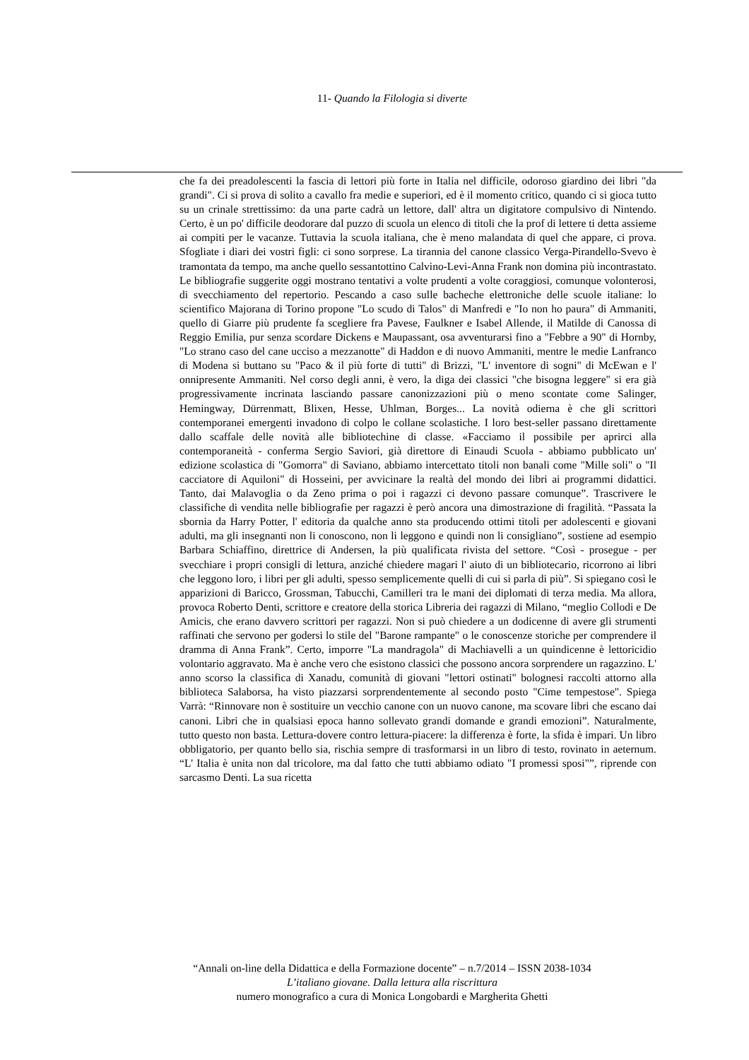11- Quando la Filologia si diverte
che fa dei preadolescenti la fascia di lettori più forte in Italia nel difficile, odoroso giardino dei libri "da grandi". Ci si prova di solito a cavallo fra medie e superiori, ed è il momento critico, quando ci si gioca tutto su un crinale strettissimo: da una parte cadrà un lettore, dall' altra un digitatore compulsivo di Nintendo. Certo, è un po' difficile deodorare dal puzzo di scuola un elenco di titoli che la prof di lettere ti detta assieme ai compiti per le vacanze. Tuttavia la scuola italiana, che è meno malandata di quel che appare, ci prova. Sfogliate i diari dei vostri figli: ci sono sorprese. La tirannia del canone classico Verga-Pirandello-Svevo è tramontata da tempo, ma anche quello sessantottino Calvino-Levi-Anna Frank non domina più incontrastato. Le bibliografie suggerite oggi mostrano tentativi a volte prudenti a volte coraggiosi, comunque volonterosi, di svecchiamento del repertorio. Pescando a caso sulle bacheche elettroniche delle scuole italiane: lo scientifico Majorana di Torino propone "Lo scudo di Talos" di Manfredi e "Io non ho paura" di Ammaniti, quello di Giarre più prudente fa scegliere fra Pavese, Faulkner e Isabel Allende, il Matilde di Canossa di Reggio Emilia, pur senza scordare Dickens e Maupassant, osa avventurarsi fino a "Febbre a 90" di Hornby, "Lo strano caso del cane ucciso a mezzanotte" di Haddon e di nuovo Ammaniti, mentre le medie Lanfranco di Modena si buttano su "Paco & il più forte di tutti" di Brizzi, "L' inventore di sogni" di McEwan e l' onnipresente Ammaniti. Nel corso degli anni, è vero, la diga dei classici "che bisogna leggere" si era già progressivamente incrinata lasciando passare canonizzazioni più o meno scontate come Salinger, Hemingway, Dürrenmatt, Blixen, Hesse, Uhlman, Borges... La novità odierna è che gli scrittori contemporanei emergenti invadono di colpo le collane scolastiche. I loro best-seller passano direttamente dallo scaffale delle novità alle bibliotechine di classe. «Facciamo il possibile per aprirci alla contemporaneità - conferma Sergio Saviori, già direttore di Einaudi Scuola - abbiamo pubblicato un' edizione scolastica di "Gomorra" di Saviano, abbiamo intercettato titoli non banali come "Mille soli" o "Il cacciatore di Aquiloni" di Hosseini, per avvicinare la realtà del mondo dei libri ai programmi didattici. Tanto, dai Malavoglia o da Zeno prima o poi i ragazzi ci devono passare comunque”. Trascrivere le classifiche di vendita nelle bibliografie per ragazzi è però ancora una dimostrazione di fragilità. “Passata la sbornia da Harry Potter, l' editoria da qualche anno sta producendo ottimi titoli per adolescenti e giovani adulti, ma gli insegnanti non li conoscono, non li leggono e quindi non li consigliano”, sostiene ad esempio Barbara Schiaffino, direttrice di Andersen, la più qualificata rivista del settore. “Così - prosegue - per svecchiare i propri consigli di lettura, anziché chiedere magari l' aiuto di un bibliotecario, ricorrono ai libri che leggono loro, i libri per gli adulti, spesso semplicemente quelli di cui si parla di più”. Si spiegano così le apparizioni di Baricco, Grossman, Tabucchi, Camilleri tra le mani dei diplomati di terza media. Ma allora, provoca Roberto Denti, scrittore e creatore della storica Libreria dei ragazzi di Milano, “meglio Collodi e De Amicis, che erano davvero scrittori per ragazzi. Non si può chiedere a un dodicenne di avere gli strumenti raffinati che servono per godersi lo stile del "Barone rampante" o le conoscenze storiche per comprendere il dramma di Anna Frank”. Certo, imporre "La mandragola" di Machiavelli a un quindicenne è lettoricidio volontario aggravato. Ma è anche vero che esistono classici che possono ancora sorprendere un ragazzino. L' anno scorso la classifica di Xanadu, comunità di giovani "lettori ostinati" bolognesi raccolti attorno alla biblioteca Salaborsa, ha visto piazzarsi sorprendentemente al secondo posto "Cime tempestose". Spiega Varrà: “Rinnovare non è sostituire un vecchio canone con un nuovo canone, ma scovare libri che escano dai canoni. Libri che in qualsiasi epoca hanno sollevato grandi domande e grandi emozioni”. Naturalmente, tutto questo non basta. Lettura-dovere contro lettura-piacere: la differenza è forte, la sfida è impari. Un libro obbligatorio, per quanto bello sia, rischia sempre di trasformarsi in un libro di testo, rovinato in aeternum. “L' Italia è unita non dal tricolore, ma dal fatto che tutti abbiamo odiato "I promessi sposi"”, riprende con sarcasmo Denti. La sua ricetta
“Annali on-line della Didattica e della Formazione docente” – n.7/2014 – ISSN 2038-1034
L’italiano giovane. Dalla lettura alla riscrittura
numero monografico a cura di Monica Longobardi e Margherita Ghetti